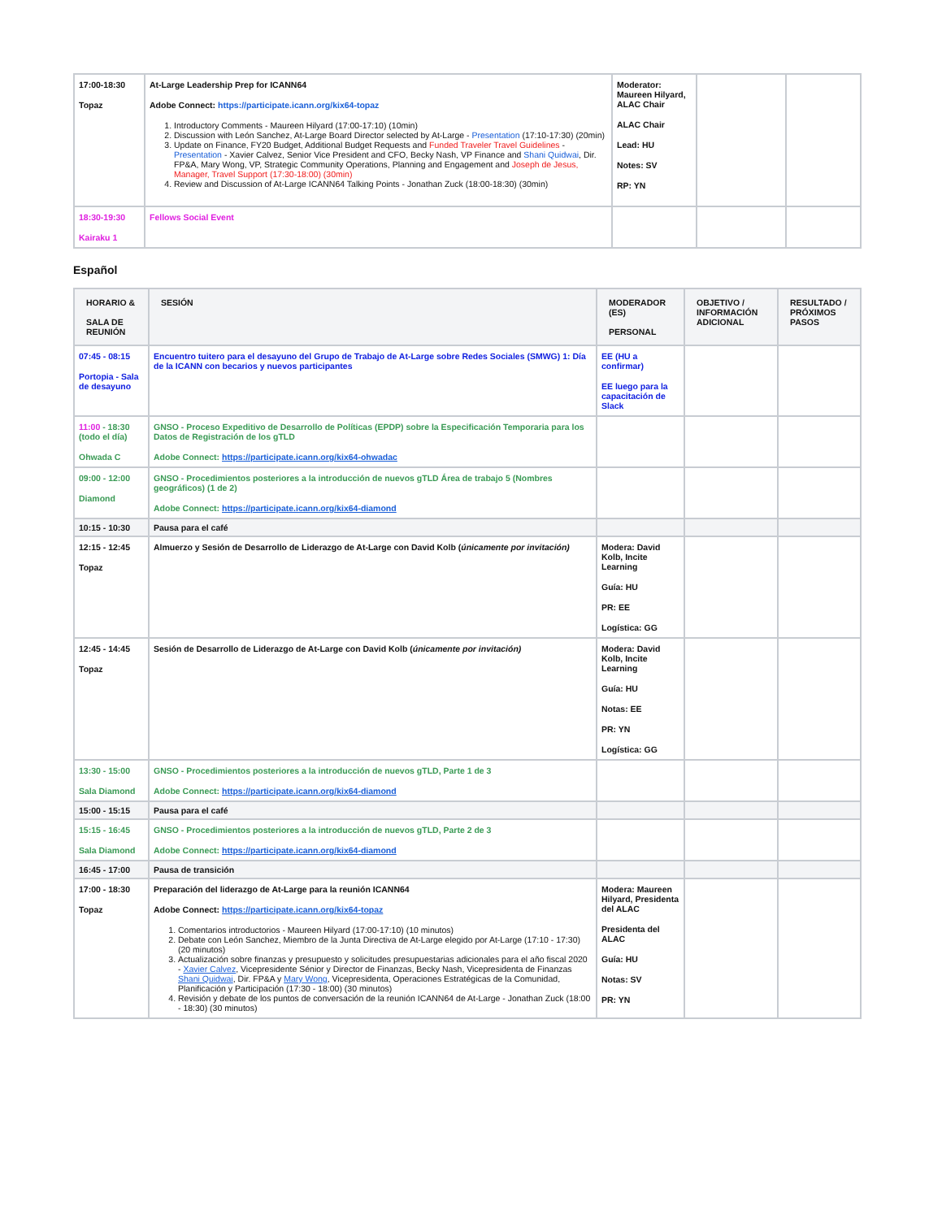| 17:00-18:30 Topaz | At-Large Leadership Prep for ICANN64 Adobe Connect: https://participate.icann.org/kix64-topaz 1. Introductory Comments - Maureen Hilyard (17:00-17:10) (10min) 2. Discussion with León Sanchez, At-Large Board Director selected by At-Large - Presentation (17:10-17:30) (20min) 3. Update on Finance, FY20 Budget, Additional Budget Requests and Funded Traveler Travel Guidelines - Presentation - Xavier Calvez, Senior Vice President and CFO, Becky Nash, VP Finance and Shani Quidwai , Dir. FP&A, Mary Wong, VP, Strategic Community Operations, Planning and Engagement and Joseph de Jesus, Manager, Travel Support (17:30-18:00) (30min) 4. Review and Discussion of At-Large ICANN64 Talking Points - Jonathan Zuck (18:00-18:30) (30min) | Moderator: Maureen Hilyard, ALAC Chair ALAC Chair Lead: HU Notes: SV RP: YN | | |
| 18:30-19:30 Kairaku 1 | Fellows Social Event | | | |
Español
| HORARIO & SALA DE REUNIÓN | SESIÓN | MODERADOR (ES) PERSONAL | OBJETIVO / INFORMACIÓN ADICIONAL | RESULTADO / PRÓXIMOS PASOS |
| --- | --- | --- | --- | --- |
| 07:45 - 08:15 Portopia - Sala de desayuno | Encuentro tuitero para el desayuno del Grupo de Trabajo de At-Large sobre Redes Sociales (SMWG) 1: Día de la ICANN con becarios y nuevos participantes | EE (HU a confirmar) EE luego para la capacitación de Slack | | |
| 11:00 - 18:30 (todo el día) Ohwada C | GNSO - Proceso Expeditivo de Desarrollo de Políticas (EPDP) sobre la Especificación Temporaria para los Datos de Registración de los gTLD Adobe Connect: https://participate.icann.org/kix64-ohwadac | | | |
| 09:00 - 12:00 Diamond | GNSO - Procedimientos posteriores a la introducción de nuevos gTLD Área de trabajo 5 (Nombres geográficos) (1 de 2) Adobe Connect: https://participate.icann.org/kix64-diamond | | | |
| 10:15 - 10:30 | Pausa para el café | | | |
| 12:15 - 12:45 Topaz | Almuerzo y Sesión de Desarrollo de Liderazgo de At-Large con David Kolb ( únicamente por invitación) | Modera: David Kolb, Incite Learning Guía: HU PR: EE Logística: GG | | |
| 12:45 - 14:45 Topaz | Sesión de Desarrollo de Liderazgo de At-Large con David Kolb ( únicamente por invitación) | Modera: David Kolb, Incite Learning Guía: HU Notas: EE PR: YN Logística: GG | | |
| 13:30 - 15:00 Sala Diamond | GNSO - Procedimientos posteriores a la introducción de nuevos gTLD, Parte 1 de 3 Adobe Connect: https://participate.icann.org/kix64-diamond | | | |
| 15:00 - 15:15 | Pausa para el café | | | |
| 15:15 - 16:45 Sala Diamond | GNSO - Procedimientos posteriores a la introducción de nuevos gTLD, Parte 2 de 3 Adobe Connect: https://participate.icann.org/kix64-diamond | | | |
| 16:45 - 17:00 | Pausa de transición | | | |
| 17:00 - 18:30 Topaz | Preparación del liderazgo de At-Large para la reunión ICANN64 Adobe Connect: https://participate.icann.org/kix64-topaz 1. Comentarios introductorios - Maureen Hilyard (17:00-17:10) (10 minutos) 2. Debate con León Sanchez, Miembro de la Junta Directiva de At-Large elegido por At-Large (17:10 - 17:30) (20 minutos) 3. Actualización sobre finanzas y presupuesto y solicitudes presupuestarias adicionales para el año fiscal 2020 - Xavier Calvez , Vicepresidente Sénior y Director de Finanzas, Becky Nash, Vicepresidenta de Finanzas Shani Quidwai , Dir. FP&A y Mary Wong , Vicepresidenta, Operaciones Estratégicas de la Comunidad, Planificación y Participación (17:30 - 18:00) (30 minutos) 4. Revisión y debate de los puntos de conversación de la reunión ICANN64 de At-Large - Jonathan Zuck (18:00 - 18:30) (30 minutos) | Modera: Maureen Hilyard, Presidenta del ALAC Presidenta del ALAC Guía: HU Notas: SV PR: YN | | |